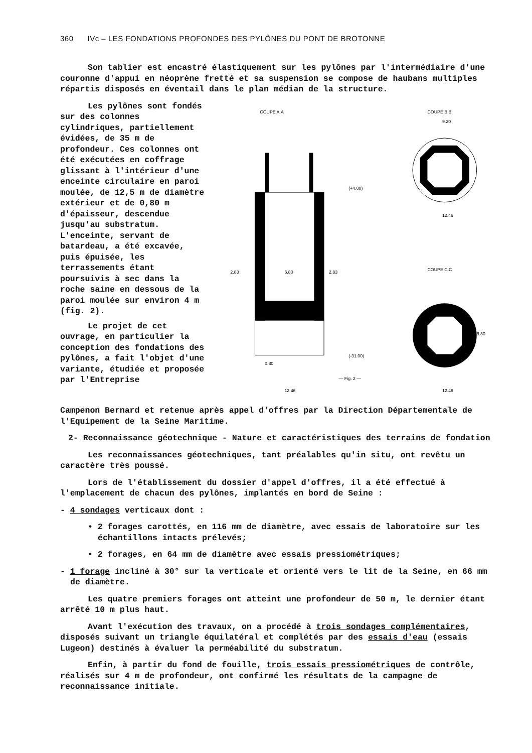360 IVc – LES FONDATIONS PROFONDES DES PYLÔNES DU PONT DE BROTONNE
Son tablier est encastré élastiquement sur les pylônes par l'intermédiaire d'une couronne d'appui en néoprène fretté et sa suspension se compose de haubans multiples répartis disposés en éventail dans le plan médian de la structure.
Les pylônes sont fondés sur des colonnes cylindriques, partiellement évidées, de 35 m de profondeur. Ces colonnes ont été exécutées en coffrage glissant à l'intérieur d'une enceinte circulaire en paroi moulée, de 12,5 m de diamètre extérieur et de 0,80 m d'épaisseur, descendue jusqu'au substratum. L'enceinte, servant de batardeau, a été excavée, puis épuisée, les terrassements étant poursuivis à sec dans la roche saine en dessous de la paroi moulée sur environ 4 m (fig. 2).
Le projet de cet ouvrage, en particulier la conception des fondations des pylônes, a fait l'objet d'une variante, étudiée et proposée par l'Entreprise
COUPE A.A
COUPE B.B
COUPE C.C
6.80
2.83
2.83
12.46
0.80
— Fig. 2 —
(+4.00)
(-31.00)
9.20
12.46
12.46
6.80
Campenon Bernard et retenue après appel d'offres par la Direction Départementale de l'Equipement de la Seine Maritime.
2- Reconnaissance géotechnique - Nature et caractéristiques des terrains de fondation
Les reconnaissances géotechniques, tant préalables qu'in situ, ont revêtu un caractère très poussé.
Lors de l'établissement du dossier d'appel d'offres, il a été effectué à l'emplacement de chacun des pylônes, implantés en bord de Seine :
- 4 sondages verticaux dont :
• 2 forages carottés, en 116 mm de diamètre, avec essais de laboratoire sur les échantillons intacts prélevés;
• 2 forages, en 64 mm de diamètre avec essais pressiométriques;
- 1 forage incliné à 30° sur la verticale et orienté vers le lit de la Seine, en 66 mm de diamètre.
Les quatre premiers forages ont atteint une profondeur de 50 m, le dernier étant arrêté 10 m plus haut.
Avant l'exécution des travaux, on a procédé à trois sondages complémentaires, disposés suivant un triangle équilatéral et complétés par des essais d'eau (essais Lugeon) destinés à évaluer la perméabilité du substratum.
Enfin, à partir du fond de fouille, trois essais pressiométriques de contrôle, réalisés sur 4 m de profondeur, ont confirmé les résultats de la campagne de reconnaissance initiale.